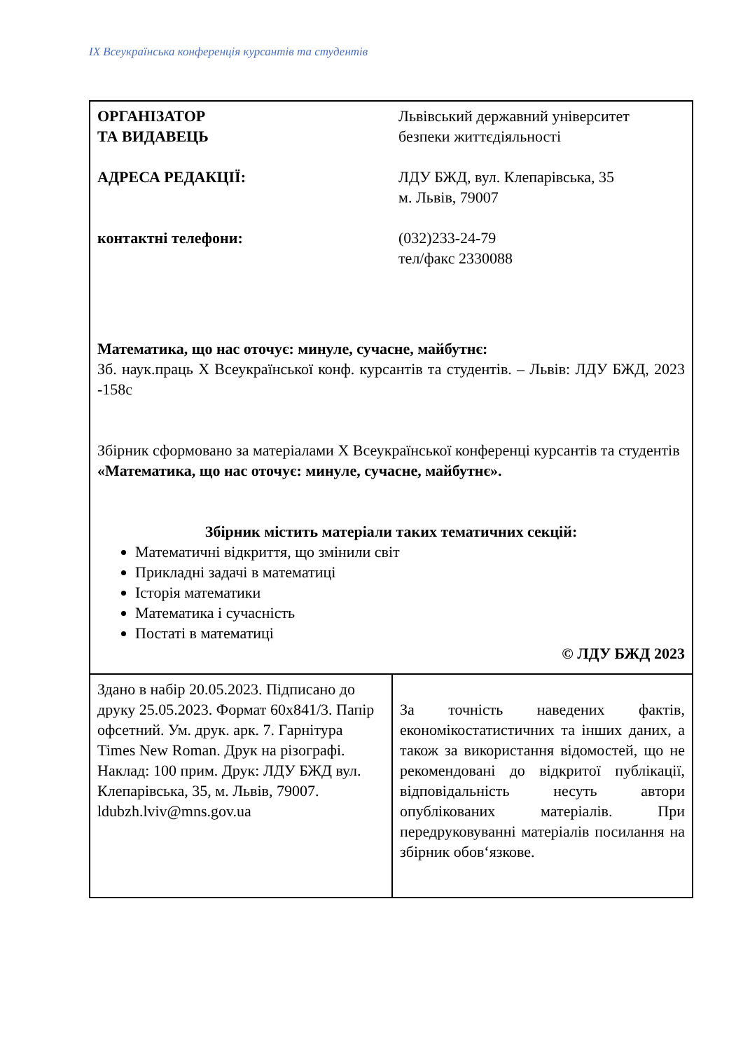IX Всеукраїнська конференція курсантів та студентів
| ОРГАНІЗАТОР ТА ВИДАВЕЦЬ Львівський державний університет безпеки життєдіяльності АДРЕСА РЕДАКЦІЇ: ЛДУ БЖД, вул. Клепарівська, 35 м. Львів, 79007 контактні телефони: (032)233-24-79 тел/факс 2330088 Математика, що нас оточує: минуле, сучасне, майбутнє: Зб. наук.праць Х Всеукраїнської конф. курсантів та студентів. – Львів: ЛДУ БЖД, 2023 -158с Збірник сформовано за матеріалами Х Всеукраїнської конференці курсантів та студентів «Математика, що нас оточує: минуле, сучасне, майбутнє». Збірник містить матеріали таких тематичних секцій: Математичні відкриття, що змінили світ Прикладні задачі в математиці Історія математики Математика і сучасність Постаті в математиці © ЛДУ БЖД 2023 | |
| Здано в набір 20.05.2023. Підписано до друку 25.05.2023. Формат 60x841/3. Папір офсетний. Ум. друк. арк. 7. Гарнітура Times New Roman. Друк на різографі. Наклад: 100 прим. Друк: ЛДУ БЖД вул. Клепарівська, 35, м. Львів, 79007. ldubzh.lviv@mns.gov.ua | За точність наведених фактів, економікостатистичних та інших даних, а також за використання відомостей, що не рекомендовані до відкритої публікації, відповідальність несуть автори опублікованих матеріалів. При передруковуванні матеріалів посилання на збірник обов‘язкове. |